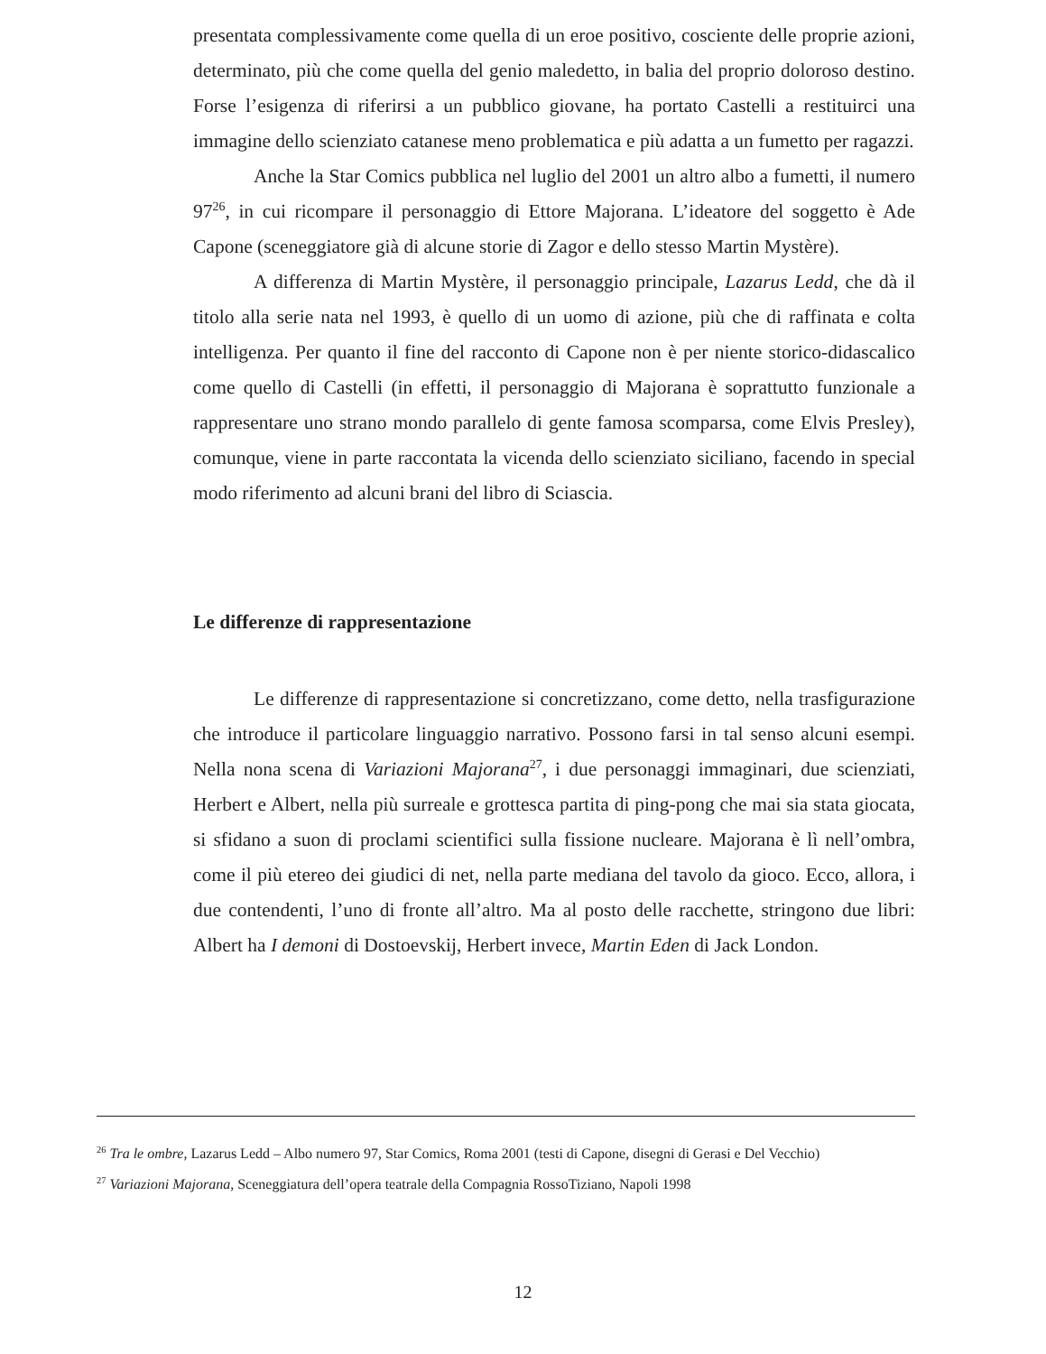presentata complessivamente come quella di un eroe positivo, cosciente delle proprie azioni, determinato, più che come quella del genio maledetto, in balia del proprio doloroso destino. Forse l’esigenza di riferirsi a un pubblico giovane, ha portato Castelli a restituirci una immagine dello scienziato catanese meno problematica e più adatta a un fumetto per ragazzi.
Anche la Star Comics pubblica nel luglio del 2001 un altro albo a fumetti, il numero 97<sup>26</sup>, in cui ricompare il personaggio di Ettore Majorana. L’ideatore del soggetto è Ade Capone (sceneggiatore già di alcune storie di Zagor e dello stesso Martin Mystère).
A differenza di Martin Mystère, il personaggio principale, Lazarus Ledd, che dà il titolo alla serie nata nel 1993, è quello di un uomo di azione, più che di raffinata e colta intelligenza. Per quanto il fine del racconto di Capone non è per niente storico-didascalico come quello di Castelli (in effetti, il personaggio di Majorana è soprattutto funzionale a rappresentare uno strano mondo parallelo di gente famosa scomparsa, come Elvis Presley), comunque, viene in parte raccontata la vicenda dello scienziato siciliano, facendo in special modo riferimento ad alcuni brani del libro di Sciascia.
Le differenze di rappresentazione
Le differenze di rappresentazione si concretizzano, come detto, nella trasfigurazione che introduce il particolare linguaggio narrativo. Possono farsi in tal senso alcuni esempi. Nella nona scena di Variazioni Majorana<sup>27</sup>, i due personaggi immaginari, due scienziati, Herbert e Albert, nella più surreale e grottesca partita di ping-pong che mai sia stata giocata, si sfidano a suon di proclami scientifici sulla fissione nucleare. Majorana è lì nell’ombra, come il più etereo dei giudici di net, nella parte mediana del tavolo da gioco. Ecco, allora, i due contendenti, l’uno di fronte all’altro. Ma al posto delle racchette, stringono due libri: Albert ha I demoni di Dostoevskij, Herbert invece, Martin Eden di Jack London.
<sup>26</sup> Tra le ombre, Lazarus Ledd – Albo numero 97, Star Comics, Roma 2001 (testi di Capone, disegni di Gerasi e Del Vecchio)
<sup>27</sup> Variazioni Majorana, Sceneggiatura dell’opera teatrale della Compagnia RossoTiziano, Napoli 1998
12